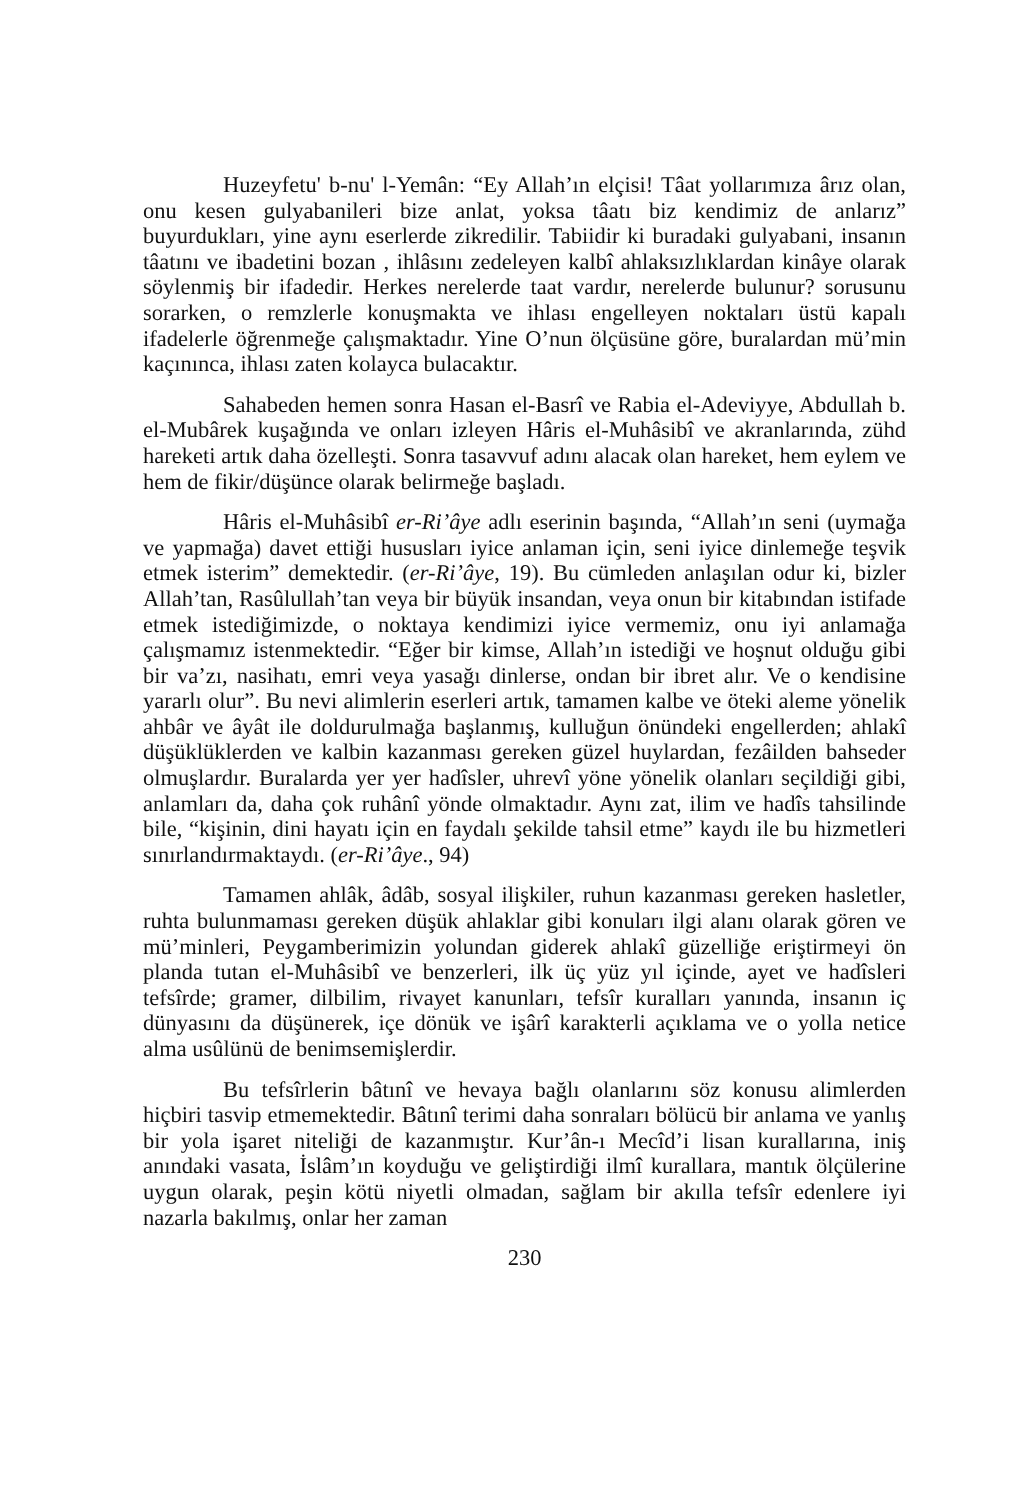Huzeyfetu' b-nu' l-Yemân: “Ey Allah’ın elçisi! Tâat yollarımıza ârız olan, onu kesen gulyabanileri bize anlat, yoksa tâatı biz kendimiz de anlarız” buyurdukları, yine aynı eserlerde zikredilir. Tabiidir ki buradaki gulyabani, insanın tâatını ve ibadetini bozan , ihlâsını zedeleyen kalbî ahlaksızlıklardan kinâye olarak söylenmiş bir ifadedir. Herkes nerelerde taat vardır, nerelerde bulunur? sorusunu sorarken, o remzlerle konuşmakta ve ihlası engelleyen noktaları üstü kapalı ifadelerle öğrenmeğe çalışmaktadır. Yine O’nun ölçüsüne göre, buralardan mü’min kaçınınca, ihlası zaten kolayca bulacaktır.
Sahabeden hemen sonra Hasan el-Basrî ve Rabia el-Adeviyye, Abdullah b. el-Mubârek kuşağında ve onları izleyen Hâris el-Muhâsibî ve akranlarında, zühd hareketi artık daha özelleşti. Sonra tasavvuf adını alacak olan hareket, hem eylem ve hem de fikir/düşünce olarak belirmeğe başladı.
Hâris el-Muhâsibî er-Ri’âye adlı eserinin başında, “Allah’ın seni (uymağa ve yapmağa) davet ettiği hususları iyice anlaman için, seni iyice dinlemeğe teşvik etmek isterim” demektedir. (er-Ri’âye, 19). Bu cümleden anlaşılan odur ki, bizler Allah’tan, Rasûlullah’tan veya bir büyük insandan, veya onun bir kitabından istifade etmek istediğimizde, o noktaya kendimizi iyice vermemiz, onu iyi anlamağa çalışmamız istenmektedir. “Eğer bir kimse, Allah’ın istediği ve hoşnut olduğu gibi bir va’zı, nasihatı, emri veya yasağı dinlerse, ondan bir ibret alır. Ve o kendisine yararlı olur”. Bu nevi alimlerin eserleri artık, tamamen kalbe ve öteki aleme yönelik ahbâr ve âyât ile doldurulmağa başlanmış, kulluğun önündeki engellerden; ahlakî düşüklüklerden ve kalbin kazanması gereken güzel huylardan, fezâilden bahseder olmuşlardır. Buralarda yer yer hadîsler, uhrevî yöne yönelik olanları seçildiği gibi, anlamları da, daha çok ruhânî yönde olmaktadır. Aynı zat, ilim ve hadîs tahsilinde bile, “kişinin, dini hayatı için en faydalı şekilde tahsil etme” kaydı ile bu hizmetleri sınırlandırmaktaydı. (er-Ri’âye., 94)
Tamamen ahlâk, âdâb, sosyal ilişkiler, ruhun kazanması gereken hasletler, ruhta bulunmaması gereken düşük ahlaklar gibi konuları ilgi alanı olarak gören ve mü’minleri, Peygamberimizin yolundan giderek ahlakî güzelliğe eriştirmeyi ön planda tutan el-Muhâsibî ve benzerleri, ilk üç yüz yıl içinde, ayet ve hadîsleri tefsîrde; gramer, dilbilim, rivayet kanunları, tefsîr kuralları yanında, insanın iç dünyasını da düşünerek, içe dönük ve işârî karakterli açıklama ve o yolla netice alma usûlünü de benimsemişlerdir.
Bu tefsîrlerin bâtınî ve hevaya bağlı olanlarını söz konusu alimlerden hiçbiri tasvip etmemektedir. Bâtınî terimi daha sonraları bölücü bir anlama ve yanlış bir yola işaret niteliği de kazanmıştır. Kur’ân-ı Mecîd’i lisan kurallarına, iniş anındaki vasata, İslâm’ın koyduğu ve geliştirdiği ilmî kurallara, mantık ölçülerine uygun olarak, peşin kötü niyetli olmadan, sağlam bir akılla tefsîr edenlere iyi nazarla bakılmış, onlar her zaman
230